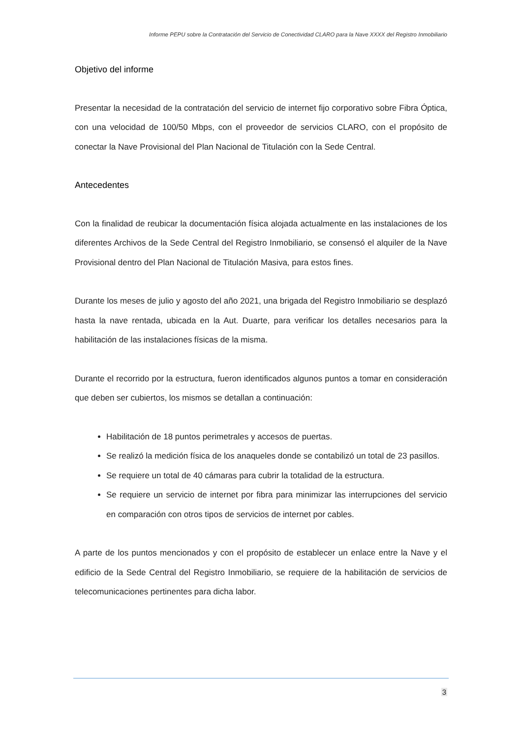Informe PEPU sobre la Contratación del Servicio de Conectividad CLARO para la Nave XXXX del Registro Inmobiliario
Objetivo del informe
Presentar la necesidad de la contratación del servicio de internet fijo corporativo sobre Fibra Óptica, con una velocidad de 100/50 Mbps, con el proveedor de servicios CLARO, con el propósito de conectar la Nave Provisional del Plan Nacional de Titulación con la Sede Central.
Antecedentes
Con la finalidad de reubicar la documentación física alojada actualmente en las instalaciones de los diferentes Archivos de la Sede Central del Registro Inmobiliario, se consensó el alquiler de la Nave Provisional dentro del Plan Nacional de Titulación Masiva, para estos fines.
Durante los meses de julio y agosto del año 2021, una brigada del Registro Inmobiliario se desplazó hasta la nave rentada, ubicada en la Aut. Duarte, para verificar los detalles necesarios para la habilitación de las instalaciones físicas de la misma.
Durante el recorrido por la estructura, fueron identificados algunos puntos a tomar en consideración que deben ser cubiertos, los mismos se detallan a continuación:
Habilitación de 18 puntos perimetrales y accesos de puertas.
Se realizó la medición física de los anaqueles donde se contabilizó un total de 23 pasillos.
Se requiere un total de 40 cámaras para cubrir la totalidad de la estructura.
Se requiere un servicio de internet por fibra para minimizar las interrupciones del servicio en comparación con otros tipos de servicios de internet por cables.
A parte de los puntos mencionados y con el propósito de establecer un enlace entre la Nave y el edificio de la Sede Central del Registro Inmobiliario, se requiere de la habilitación de servicios de telecomunicaciones pertinentes para dicha labor.
3